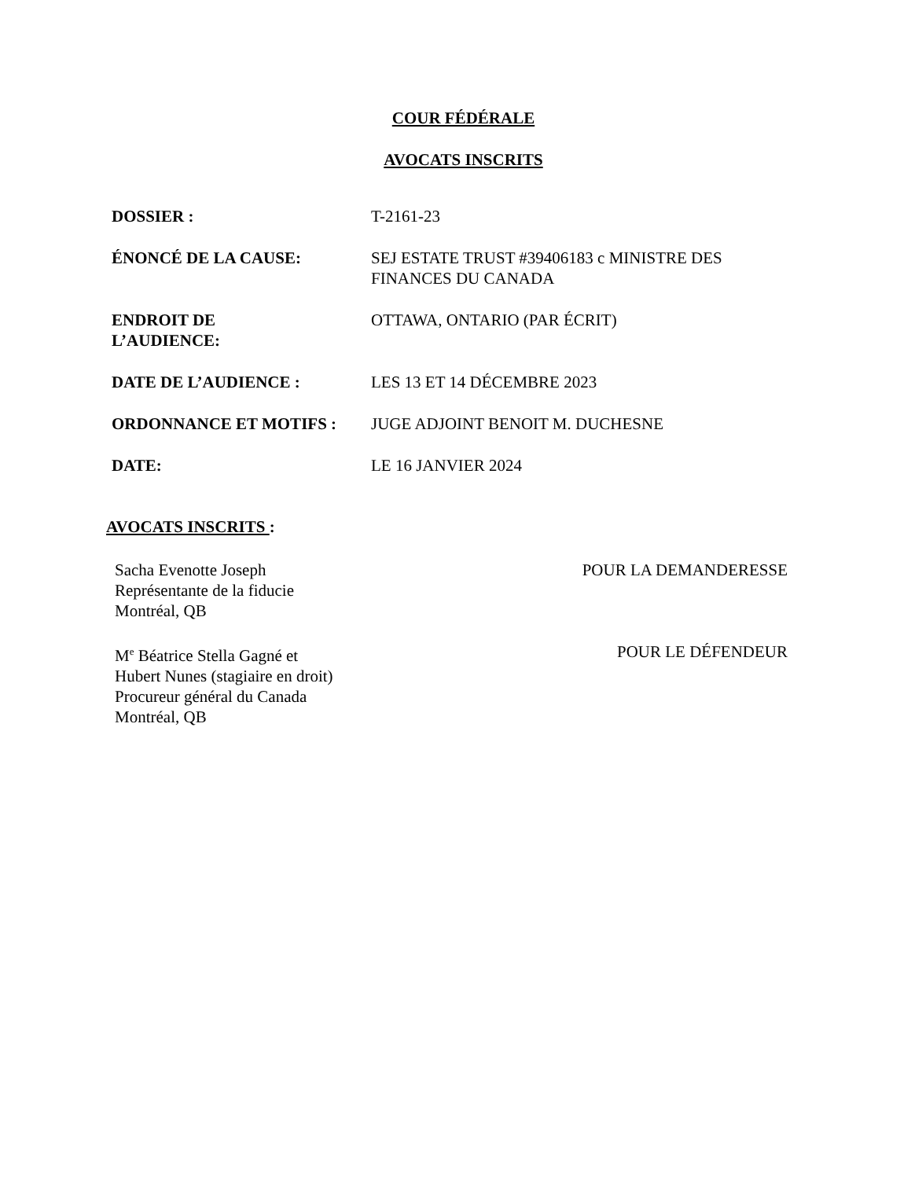COUR FÉDÉRALE
AVOCATS INSCRITS
| DOSSIER : | T-2161-23 |
| ÉNONCÉ DE LA CAUSE: | SEJ ESTATE TRUST #39406183 c MINISTRE DES FINANCES DU CANADA |
| ENDROIT DE L’AUDIENCE: | OTTAWA, ONTARIO (PAR ÉCRIT) |
| DATE DE L’AUDIENCE : | LES 13 ET 14 DÉCEMBRE 2023 |
| ORDONNANCE ET MOTIFS : | JUGE ADJOINT BENOIT M. DUCHESNE |
| DATE: | LE 16 JANVIER 2024 |
AVOCATS INSCRITS :
Sacha Evenotte Joseph
Représentante de la fiducie
Montréal, QB
POUR LA DEMANDERESSE
M<sup>e</sup> Béatrice Stella Gagné et
Hubert Nunes (stagiaire en droit)
Procureur général du Canada
Montréal, QB
POUR LE DÉFENDEUR